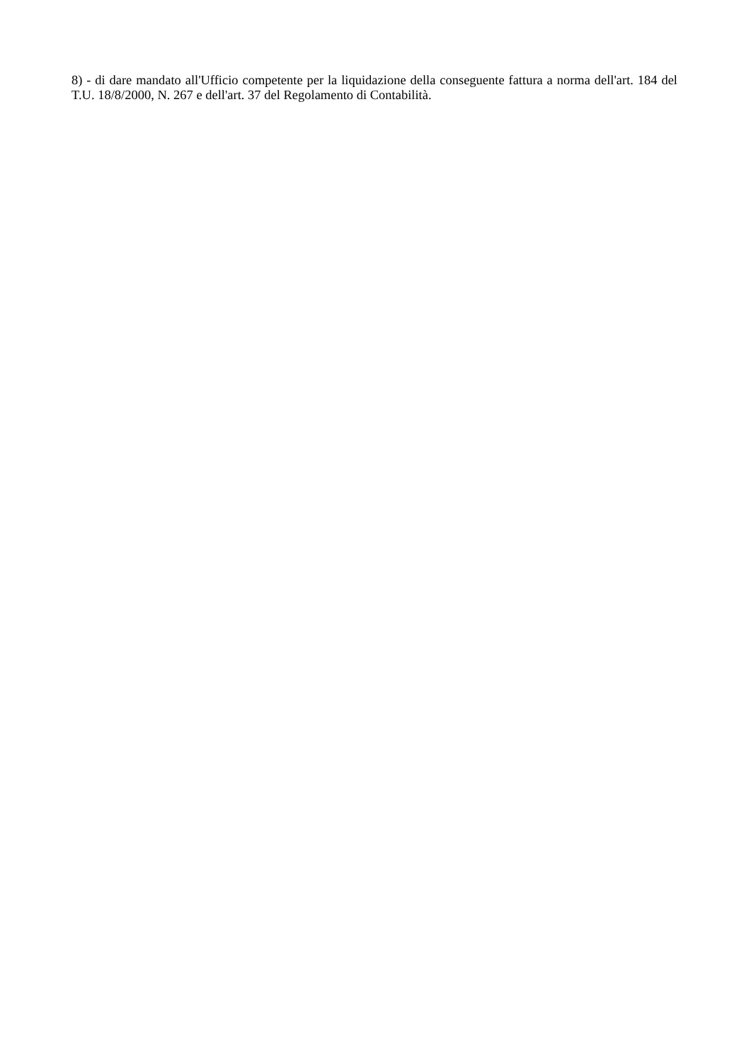8) - di dare mandato all'Ufficio competente per la liquidazione della conseguente fattura a norma dell'art. 184 del T.U. 18/8/2000, N. 267 e dell'art. 37 del Regolamento di Contabilità.